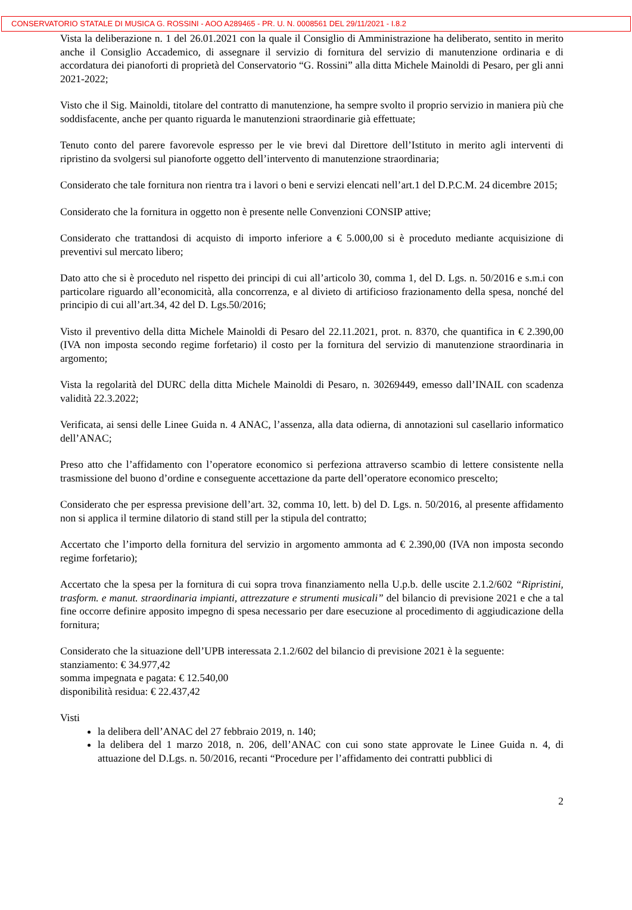CONSERVATORIO STATALE DI MUSICA G. ROSSINI - AOO A289465 - PR. U. N. 0008561 DEL 29/11/2021 - I.8.2
Vista la deliberazione n. 1 del 26.01.2021 con la quale il Consiglio di Amministrazione ha deliberato, sentito in merito anche il Consiglio Accademico, di assegnare il servizio di fornitura del servizio di manutenzione ordinaria e di accordatura dei pianoforti di proprietà del Conservatorio “G. Rossini” alla ditta Michele Mainoldi di Pesaro, per gli anni 2021-2022;
Visto che il Sig. Mainoldi, titolare del contratto di manutenzione, ha sempre svolto il proprio servizio in maniera più che soddisfacente, anche per quanto riguarda le manutenzioni straordinarie già effettuate;
Tenuto conto del parere favorevole espresso per le vie brevi dal Direttore dell’Istituto in merito agli interventi di ripristino da svolgersi sul pianoforte oggetto dell’intervento di manutenzione straordinaria;
Considerato che tale fornitura non rientra tra i lavori o beni e servizi elencati nell’art.1 del D.P.C.M. 24 dicembre 2015;
Considerato che la fornitura in oggetto non è presente nelle Convenzioni CONSIP attive;
Considerato che trattandosi di acquisto di importo inferiore a € 5.000,00 si è proceduto mediante acquisizione di preventivi sul mercato libero;
Dato atto che si è proceduto nel rispetto dei principi di cui all’articolo 30, comma 1, del D. Lgs. n. 50/2016 e s.m.i con particolare riguardo all’economicità, alla concorrenza, e al divieto di artificioso frazionamento della spesa, nonché del principio di cui all’art.34, 42 del D. Lgs.50/2016;
Visto il preventivo della ditta Michele Mainoldi di Pesaro del 22.11.2021, prot. n. 8370, che quantifica in € 2.390,00 (IVA non imposta secondo regime forfetario) il costo per la fornitura del servizio di manutenzione straordinaria in argomento;
Vista la regolarità del DURC della ditta Michele Mainoldi di Pesaro, n. 30269449, emesso dall’INAIL con scadenza validità 22.3.2022;
Verificata, ai sensi delle Linee Guida n. 4 ANAC, l’assenza, alla data odierna, di annotazioni sul casellario informatico dell’ANAC;
Preso atto che l’affidamento con l’operatore economico si perfeziona attraverso scambio di lettere consistente nella trasmissione del buono d’ordine e conseguente accettazione da parte dell’operatore economico prescelto;
Considerato che per espressa previsione dell’art. 32, comma 10, lett. b) del D. Lgs. n. 50/2016, al presente affidamento non si applica il termine dilatorio di stand still per la stipula del contratto;
Accertato che l’importo della fornitura del servizio in argomento ammonta ad € 2.390,00 (IVA non imposta secondo regime forfetario);
Accertato che la spesa per la fornitura di cui sopra trova finanziamento nella U.p.b. delle uscite 2.1.2/602 “Ripristini, trasform. e manut. straordinaria impianti, attrezzature e strumenti musicali” del bilancio di previsione 2021 e che a tal fine occorre definire apposito impegno di spesa necessario per dare esecuzione al procedimento di aggiudicazione della fornitura;
Considerato che la situazione dell’UPB interessata 2.1.2/602 del bilancio di previsione 2021 è la seguente:
stanziamento: € 34.977,42
somma impegnata e pagata: € 12.540,00
disponibilità residua: € 22.437,42
Visti
la delibera dell’ANAC del 27 febbraio 2019, n. 140;
la delibera del 1 marzo 2018, n. 206, dell’ANAC con cui sono state approvate le Linee Guida n. 4, di attuazione del D.Lgs. n. 50/2016, recanti “Procedure per l’affidamento dei contratti pubblici di
2